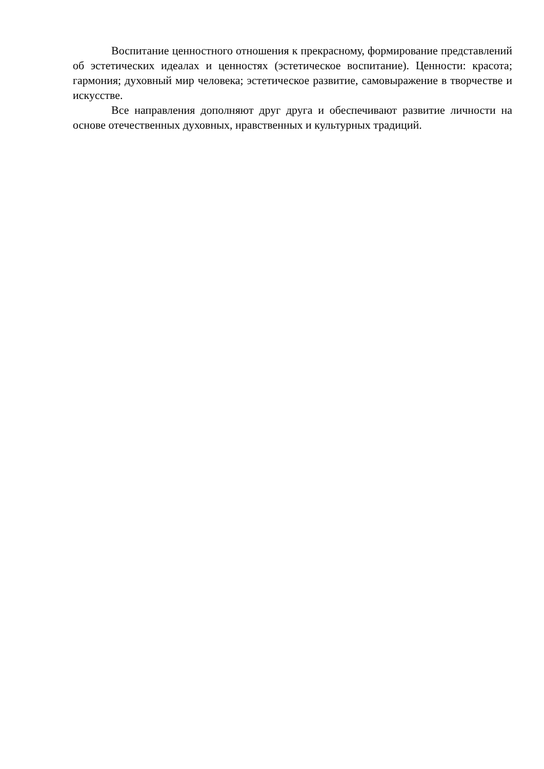Воспитание ценностного отношения к прекрасному, формирование представлений об эстетических идеалах и ценностях (эстетическое воспитание). Ценности: красота; гармония; духовный мир человека; эстетическое развитие, самовыражение в творчестве и искусстве.
Все направления дополняют друг друга и обеспечивают развитие личности на основе отечественных духовных, нравственных и культурных традиций.